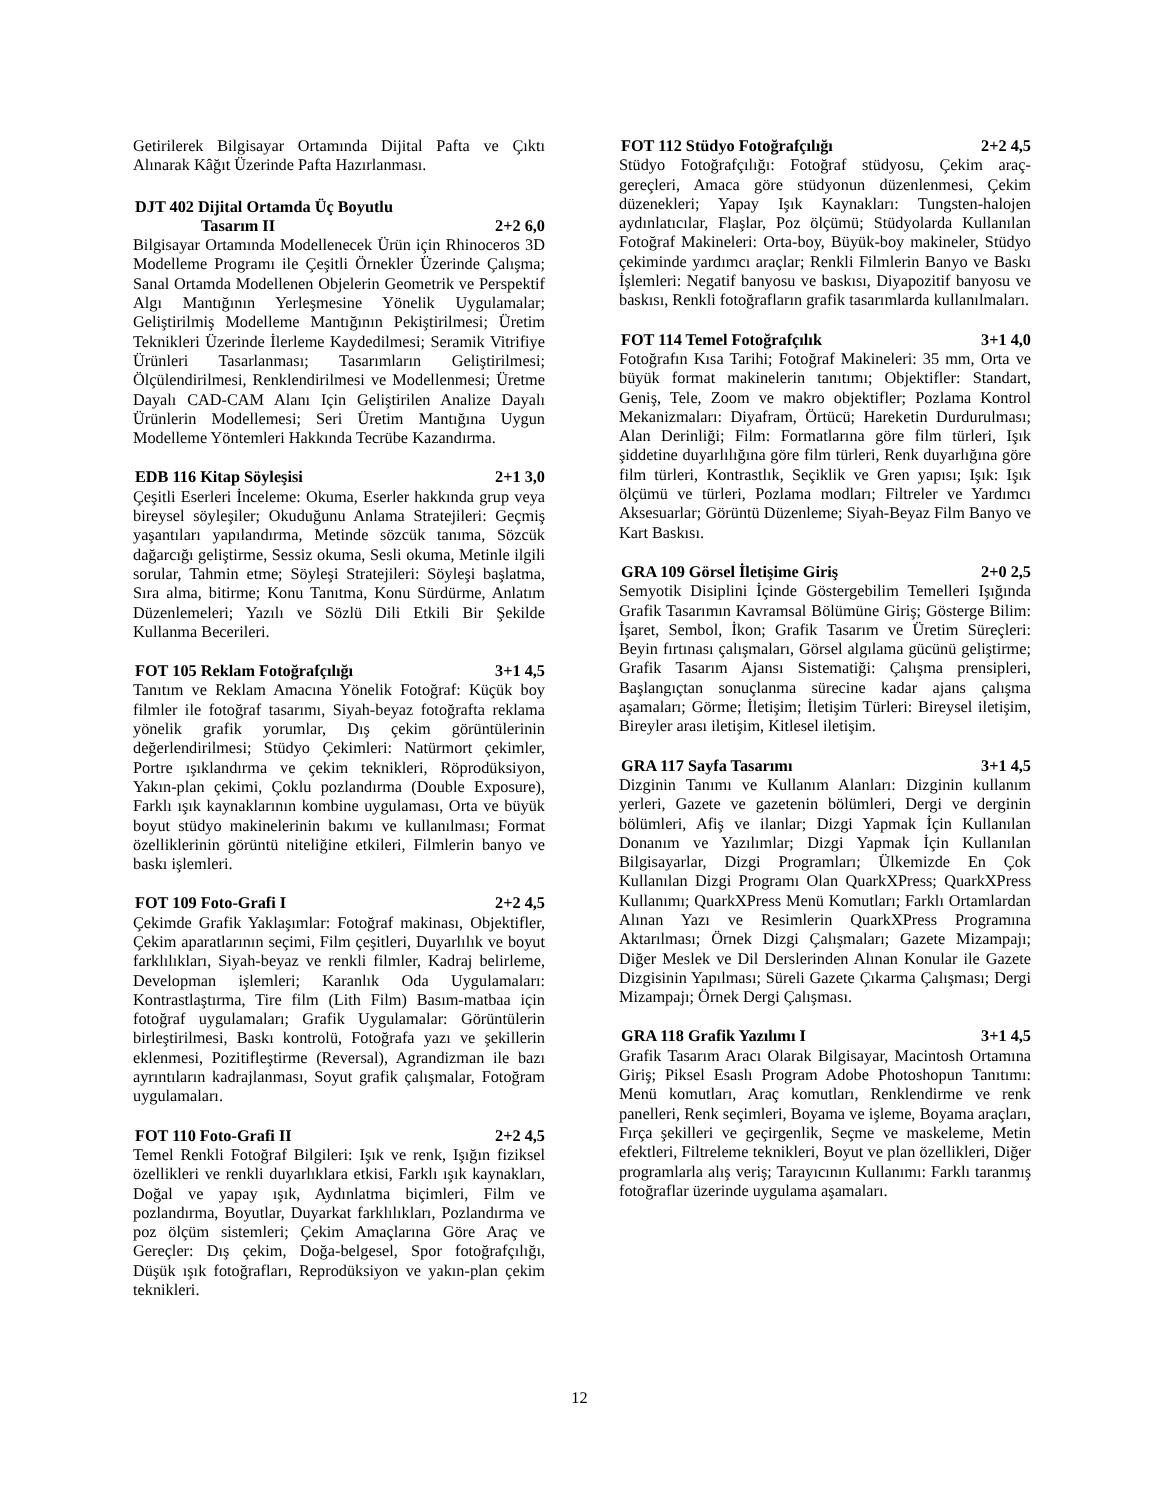Getirilerek Bilgisayar Ortamında Dijital Pafta ve Çıktı Alınarak Kâğıt Üzerinde Pafta Hazırlanması.
DJT 402 Dijital Ortamda Üç Boyutlu
Tasarım II 2+2 6,0
Bilgisayar Ortamında Modellenecek Ürün için Rhinoceros 3D Modelleme Programı ile Çeşitli Örnekler Üzerinde Çalışma; Sanal Ortamda Modellenen Objelerin Geometrik ve Perspektif Algı Mantığının Yerleşmesine Yönelik Uygulamalar; Geliştirilmiş Modelleme Mantığının Pekiştirilmesi; Üretim Teknikleri Üzerinde İlerleme Kaydedilmesi; Seramik Vitrifiye Ürünleri Tasarlanması; Tasarımların Geliştirilmesi; Ölçülendirilmesi, Renklendirilmesi ve Modellenmesi; Üretme Dayalı CAD-CAM Alanı Için Geliştirilen Analize Dayalı Ürünlerin Modellemesi; Seri Üretim Mantığına Uygun Modelleme Yöntemleri Hakkında Tecrübe Kazandırma.
EDB 116 Kitap Söyleşisi 2+1 3,0
Çeşitli Eserleri İnceleme: Okuma, Eserler hakkında grup veya bireysel söyleşiler; Okuduğunu Anlama Stratejileri: Geçmiş yaşantıları yapılandırma, Metinde sözcük tanıma, Sözcük dağarcığı geliştirme, Sessiz okuma, Sesli okuma, Metinle ilgili sorular, Tahmin etme; Söyleşi Stratejileri: Söyleşi başlatma, Sıra alma, bitirme; Konu Tanıtma, Konu Sürdürme, Anlatım Düzenlemeleri; Yazılı ve Sözlü Dili Etkili Bir Şekilde Kullanma Becerileri.
FOT 105 Reklam Fotoğrafçılığı 3+1 4,5
Tanıtım ve Reklam Amacına Yönelik Fotoğraf: Küçük boy filmler ile fotoğraf tasarımı, Siyah-beyaz fotoğrafta reklama yönelik grafik yorumlar, Dış çekim görüntülerinin değerlendirilmesi; Stüdyo Çekimleri: Natürmort çekimler, Portre ışıklandırma ve çekim teknikleri, Röprodüksiyon, Yakın-plan çekimi, Çoklu pozlandırma (Double Exposure), Farklı ışık kaynaklarının kombine uygulaması, Orta ve büyük boyut stüdyo makinelerinin bakımı ve kullanılması; Format özelliklerinin görüntü niteliğine etkileri, Filmlerin banyo ve baskı işlemleri.
FOT 109 Foto-Grafi I 2+2 4,5
Çekimde Grafik Yaklaşımlar: Fotoğraf makinası, Objektifler, Çekim aparatlarının seçimi, Film çeşitleri, Duyarlılık ve boyut farklılıkları, Siyah-beyaz ve renkli filmler, Kadraj belirleme, Developman işlemleri; Karanlık Oda Uygulamaları: Kontrastlaştırma, Tire film (Lith Film) Basım-matbaa için fotoğraf uygulamaları; Grafik Uygulamalar: Görüntülerin birleştirilmesi, Baskı kontrolü, Fotoğrafa yazı ve şekillerin eklenmesi, Pozitifleştirme (Reversal), Agrandizman ile bazı ayrıntıların kadrajlanması, Soyut grafik çalışmalar, Fotoğram uygulamaları.
FOT 110 Foto-Grafi II 2+2 4,5
Temel Renkli Fotoğraf Bilgileri: Işık ve renk, Işığın fiziksel özellikleri ve renkli duyarlıklara etkisi, Farklı ışık kaynakları, Doğal ve yapay ışık, Aydınlatma biçimleri, Film ve pozlandırma, Boyutlar, Duyarkat farklılıkları, Pozlandırma ve poz ölçüm sistemleri; Çekim Amaçlarına Göre Araç ve Gereçler: Dış çekim, Doğa-belgesel, Spor fotoğrafçılığı, Düşük ışık fotoğrafları, Reprodüksiyon ve yakın-plan çekim teknikleri.
FOT 112 Stüdyo Fotoğrafçılığı 2+2 4,5
Stüdyo Fotoğrafçılığı: Fotoğraf stüdyosu, Çekim araç-gereçleri, Amaca göre stüdyonun düzenlenmesi, Çekim düzenekleri; Yapay Işık Kaynakları: Tungsten-halojen aydınlatıcılar, Flaşlar, Poz ölçümü; Stüdyolarda Kullanılan Fotoğraf Makineleri: Orta-boy, Büyük-boy makineler, Stüdyo çekiminde yardımcı araçlar; Renkli Filmlerin Banyo ve Baskı İşlemleri: Negatif banyosu ve baskısı, Diyapozitif banyosu ve baskısı, Renkli fotoğrafların grafik tasarımlarda kullanılmaları.
FOT 114 Temel Fotoğrafçılık 3+1 4,0
Fotoğrafın Kısa Tarihi; Fotoğraf Makineleri: 35 mm, Orta ve büyük format makinelerin tanıtımı; Objektifler: Standart, Geniş, Tele, Zoom ve makro objektifler; Pozlama Kontrol Mekanizmaları: Diyafram, Örtücü; Hareketin Durdurulması; Alan Derinliği; Film: Formatlarına göre film türleri, Işık şiddetine duyarlılığına göre film türleri, Renk duyarlığına göre film türleri, Kontrastlık, Seçiklik ve Gren yapısı; Işık: Işık ölçümü ve türleri, Pozlama modları; Filtreler ve Yardımcı Aksesuarlar; Görüntü Düzenleme; Siyah-Beyaz Film Banyo ve Kart Baskısı.
GRA 109 Görsel İletişime Giriş 2+0 2,5
Semyotik Disiplini İçinde Göstergebilim Temelleri Işığında Grafik Tasarımın Kavramsal Bölümüne Giriş; Gösterge Bilim: İşaret, Sembol, İkon; Grafik Tasarım ve Üretim Süreçleri: Beyin fırtınası çalışmaları, Görsel algılama gücünü geliştirme; Grafik Tasarım Ajansı Sistematiği: Çalışma prensipleri, Başlangıçtan sonuçlanma sürecine kadar ajans çalışma aşamaları; Görme; İletişim; İletişim Türleri: Bireysel iletişim, Bireyler arası iletişim, Kitlesel iletişim.
GRA 117 Sayfa Tasarımı 3+1 4,5
Dizginin Tanımı ve Kullanım Alanları: Dizginin kullanım yerleri, Gazete ve gazetenin bölümleri, Dergi ve derginin bölümleri, Afiş ve ilanlar; Dizgi Yapmak İçin Kullanılan Donanım ve Yazılımlar; Dizgi Yapmak İçin Kullanılan Bilgisayarlar, Dizgi Programları; Ülkemizde En Çok Kullanılan Dizgi Programı Olan QuarkXPress; QuarkXPress Kullanımı; QuarkXPress Menü Komutları; Farklı Ortamlardan Alınan Yazı ve Resimlerin QuarkXPress Programına Aktarılması; Örnek Dizgi Çalışmaları; Gazete Mizampajı; Diğer Meslek ve Dil Derslerinden Alınan Konular ile Gazete Dizgisinin Yapılması; Süreli Gazete Çıkarma Çalışması; Dergi Mizampajı; Örnek Dergi Çalışması.
GRA 118 Grafik Yazılımı I 3+1 4,5
Grafik Tasarım Aracı Olarak Bilgisayar, Macintosh Ortamına Giriş; Piksel Esaslı Program Adobe Photoshopun Tanıtımı: Menü komutları, Araç komutları, Renklendirme ve renk panelleri, Renk seçimleri, Boyama ve işleme, Boyama araçları, Fırça şekilleri ve geçirgenlik, Seçme ve maskeleme, Metin efektleri, Filtreleme teknikleri, Boyut ve plan özellikleri, Diğer programlarla alış veriş; Tarayıcının Kullanımı: Farklı taranmış fotoğraflar üzerinde uygulama aşamaları.
12